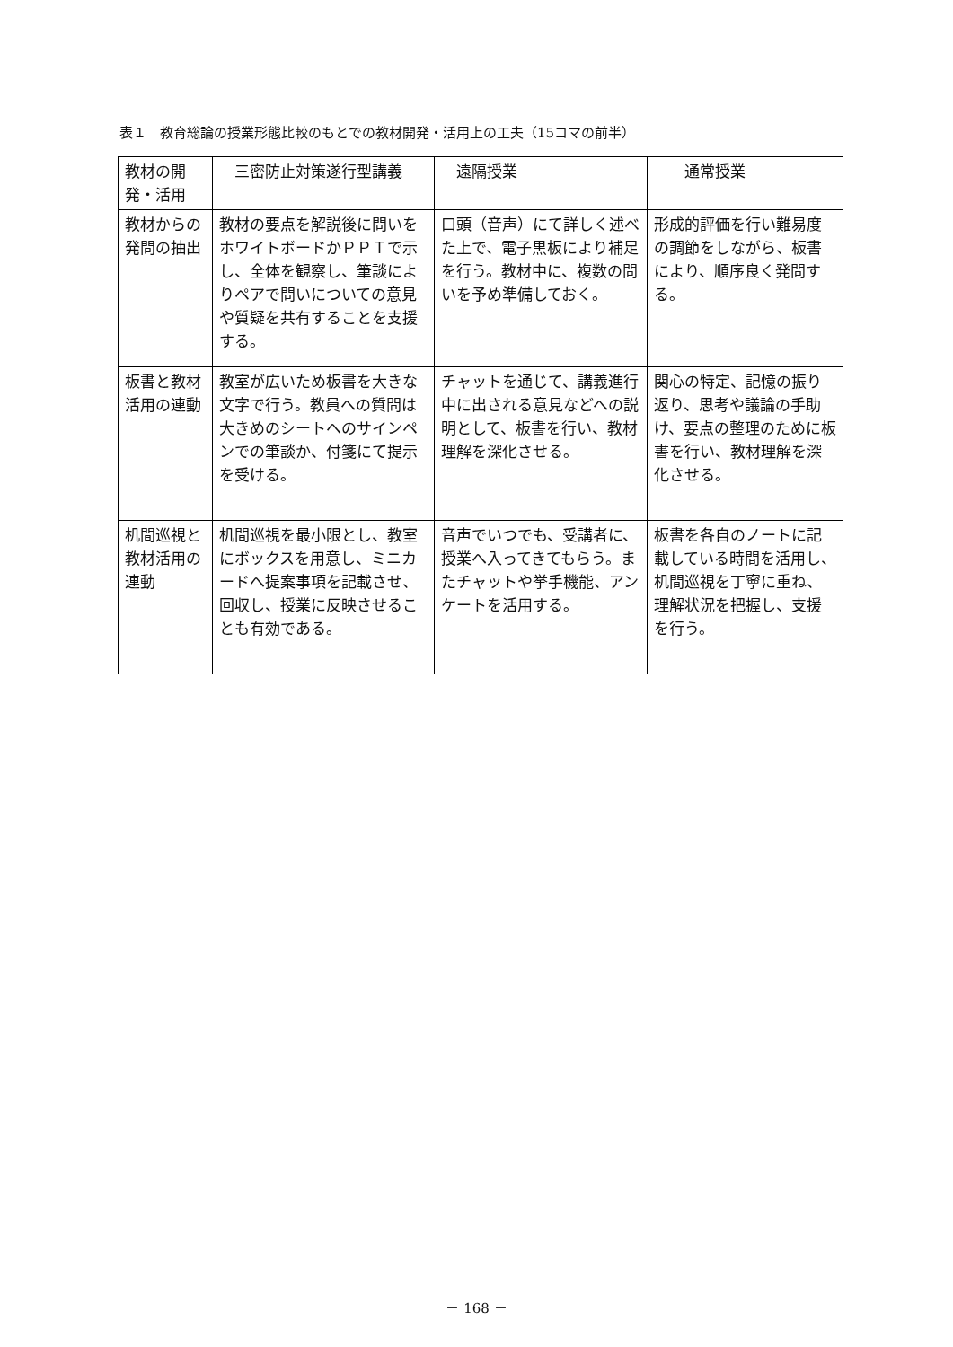表１　教育総論の授業形態比較のもとでの教材開発・活用上の工夫（15コマの前半）
| 教材の開発・活用 | 三密防止対策遂行型講義 | 遠隔授業 | 通常授業 |
| --- | --- | --- | --- |
| 教材からの発問の抽出 | 教材の要点を解説後に問いをホワイトボードかＰＰＴで示し、全体を観察し、筆談によりペアで問いについての意見や質疑を共有することを支援する。 | 口頭（音声）にて詳しく述べた上で、電子黒板により補足を行う。教材中に、複数の問いを予め準備しておく。 | 形成的評価を行い難易度の調節をしながら、板書により、順序良く発問する。 |
| 板書と教材活用の連動 | 教室が広いため板書を大きな文字で行う。教員への質問は大きめのシートへのサインペンでの筆談か、付箋にて提示を受ける。 | チャットを通じて、講義進行中に出される意見などへの説明として、板書を行い、教材理解を深化させる。 | 関心の特定、記憶の振り返り、思考や議論の手助け、要点の整理のために板書を行い、教材理解を深化させる。 |
| 机間巡視と教材活用の連動 | 机間巡視を最小限とし、教室にボックスを用意し、ミニカードへ提案事項を記載させ、回収し、授業に反映させることも有効である。 | 音声でいつでも、受講者に、授業へ入ってきてもらう。またチャットや挙手機能、アンケートを活用する。 | 板書を各自のノートに記載している時間を活用し、机間巡視を丁寧に重ね、理解状況を把握し、支援を行う。 |
－ 168 －